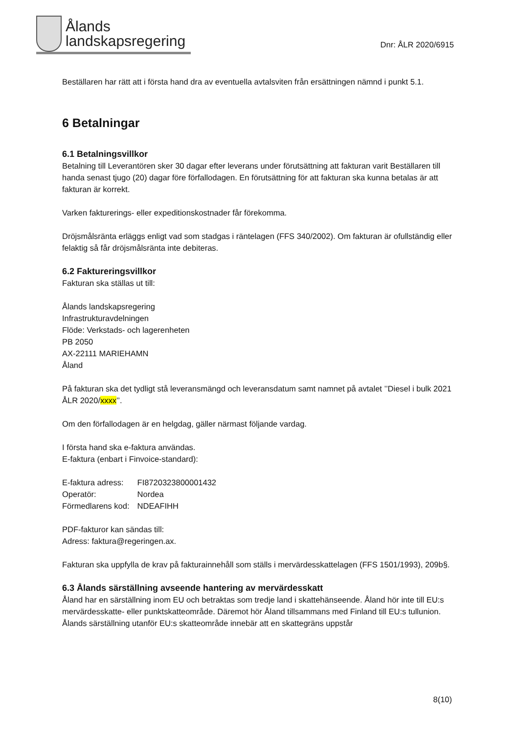Ålands
landskapsregering
Dnr: ÅLR 2020/6915
Beställaren har rätt att i första hand dra av eventuella avtalsviten från ersättningen nämnd i punkt 5.1.
6 Betalningar
6.1 Betalningsvillkor
Betalning till Leverantören sker 30 dagar efter leverans under förutsättning att fakturan varit Beställaren till handa senast tjugo (20) dagar före förfallodagen. En förutsättning för att fakturan ska kunna betalas är att fakturan är korrekt.
Varken fakturerings- eller expeditionskostnader får förekomma.
Dröjsmålsränta erläggs enligt vad som stadgas i räntelagen (FFS 340/2002). Om fakturan är ofullständig eller felaktig så får dröjsmålsränta inte debiteras.
6.2 Faktureringsvillkor
Fakturan ska ställas ut till:
Ålands landskapsregering
Infrastrukturavdelningen
Flöde: Verkstads- och lagerenheten
PB 2050
AX-22111 MARIEHAMN
Åland
På fakturan ska det tydligt stå leveransmängd och leveransdatum samt namnet på avtalet ’’Diesel i bulk 2021 ÅLR 2020/xxxx’’.
Om den förfallodagen är en helgdag, gäller närmast följande vardag.
I första hand ska e-faktura användas.
E-faktura (enbart i Finvoice-standard):
| E-faktura adress: | FI8720323800001432 |
| Operatör: | Nordea |
| Förmedlarens kod: | NDEAFIHH |
PDF-fakturor kan sändas till:
Adress: faktura@regeringen.ax.
Fakturan ska uppfylla de krav på fakturainnehåll som ställs i mervärdesskattelagen (FFS 1501/1993), 209b§.
6.3 Ålands särställning avseende hantering av mervärdesskatt
Åland har en särställning inom EU och betraktas som tredje land i skattehänseende. Åland hör inte till EU:s mervärdesskatte- eller punktskatteområde. Däremot hör Åland tillsammans med Finland till EU:s tullunion. Ålands särställning utanför EU:s skatteområde innebär att en skattegräns uppstår
8(10)